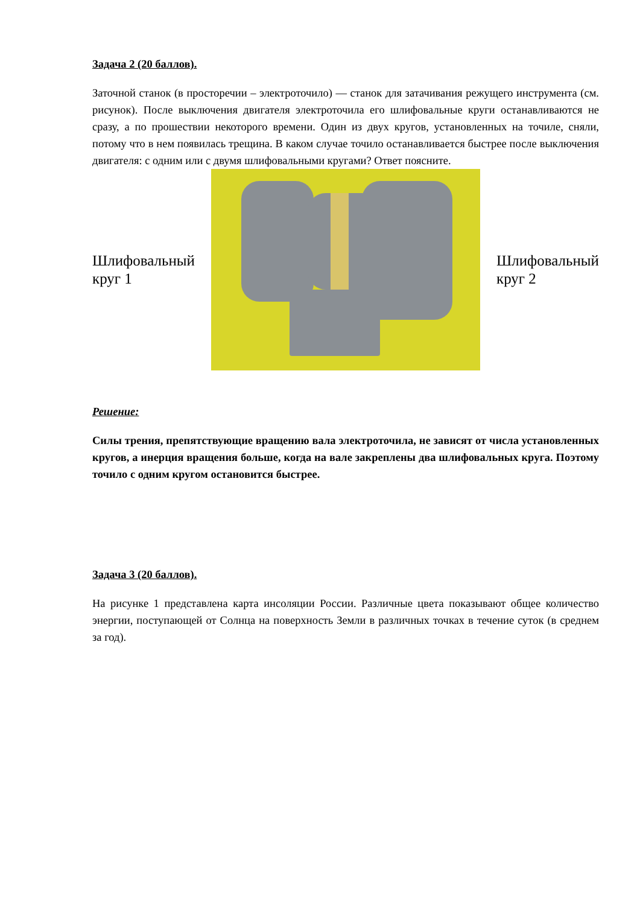Задача 2 (20 баллов).
Заточной станок (в просторечии – электроточило) — станок для затачивания режущего инструмента (см. рисунок). После выключения двигателя электроточила его шлифовальные круги останавливаются не сразу, а по прошествии некоторого времени. Один из двух кругов, установленных на точиле, сняли, потому что в нем появилась трещина. В каком случае точило останавливается быстрее после выключения двигателя: с одним или с двумя шлифовальными кругами? Ответ поясните.
Шлифовальный
круг 1
Шлифовальный
круг 2
Решение:
Силы трения, препятствующие вращению вала электроточила, не зависят от числа установленных кругов, а инерция вращения больше, когда на вале закреплены два шлифовальных круга. Поэтому точило с одним кругом остановится быстрее.
Задача 3 (20 баллов).
На рисунке 1 представлена карта инсоляции России. Различные цвета показывают общее количество энергии, поступающей от Солнца на поверхность Земли в различных точках в течение суток (в среднем за год).